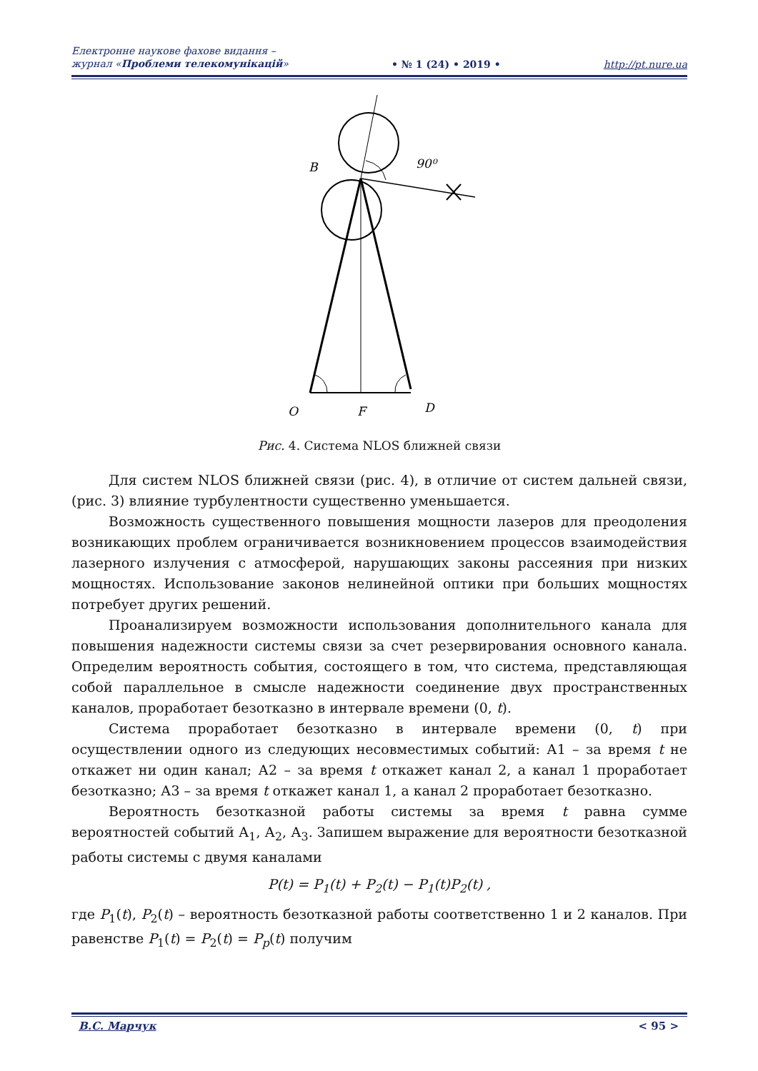Електронне наукове фахове видання –
журнал «Проблеми телекомунікацій»
• № 1 (24) • 2019 •
http://pt.nure.ua
B
90⁰
O
F
D
Рис. 4. Система NLOS ближней связи
Для систем NLOS ближней связи (рис. 4), в отличие от систем дальней связи, (рис. 3) влияние турбулентности существенно уменьшается.
Возможность существенного повышения мощности лазеров для преодоления возникающих проблем ограничивается возникновением процессов взаимодействия лазерного излучения с атмосферой, нарушающих законы рассеяния при низких мощностях. Использование законов нелинейной оптики при больших мощностях потребует других решений.
Проанализируем возможности использования дополнительного канала для повышения надежности системы связи за счет резервирования основного канала. Определим вероятность события, состоящего в том, что система, представляющая собой параллельное в смысле надежности соединение двух пространственных каналов, проработает безотказно в интервале времени (0, t).
Система проработает безотказно в интервале времени (0, t) при осуществлении одного из следующих несовместимых событий: А1 – за время t не откажет ни один канал; А2 – за время t откажет канал 2, а канал 1 проработает безотказно; А3 – за время t откажет канал 1, а канал 2 проработает безотказно.
Вероятность безотказной работы системы за время t равна сумме вероятностей событий А<sub>1</sub>, А<sub>2</sub>, А<sub>3</sub>. Запишем выражение для вероятности безотказной работы системы с двумя каналами
P(t) = P<sub>1</sub>(t) + P<sub>2</sub>(t) − P<sub>1</sub>(t)P<sub>2</sub>(t) ,
где P<sub>1</sub>(t), P<sub>2</sub>(t) – вероятность безотказной работы соответственно 1 и 2 каналов. При равенстве P<sub>1</sub>(t) = P<sub>2</sub>(t) = P<sub>p</sub>(t) получим
В.С. Марчук < 95 >